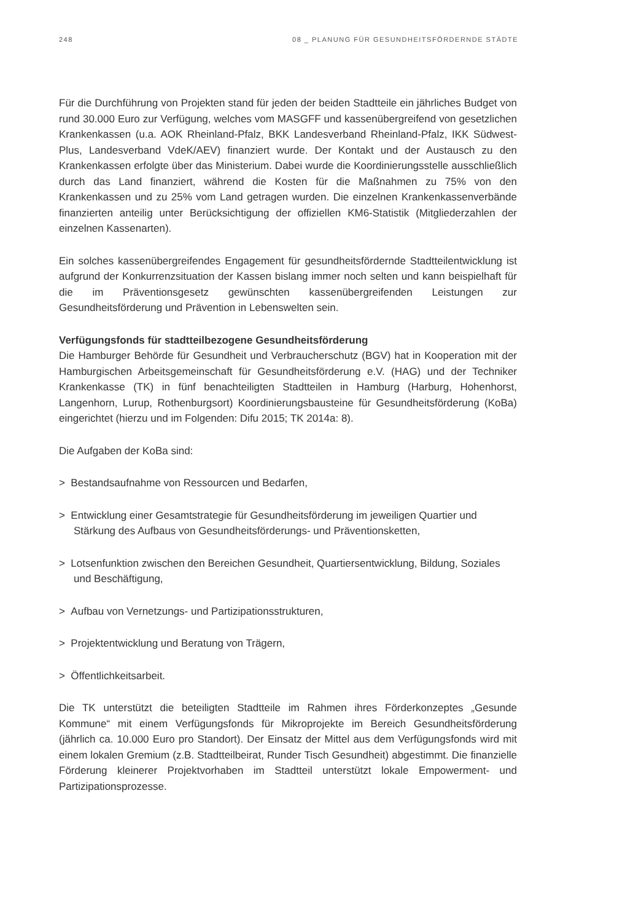248 08 _ PLANUNG FÜR GESUNDHEITSFÖRDERNDE STÄDTE
Für die Durchführung von Projekten stand für jeden der beiden Stadtteile ein jährliches Budget von rund 30.000 Euro zur Verfügung, welches vom MASGFF und kassenübergreifend von gesetzlichen Krankenkassen (u.a. AOK Rheinland-Pfalz, BKK Landesverband Rheinland-Pfalz, IKK Südwest-Plus, Landesverband VdeK/AEV) finanziert wurde. Der Kontakt und der Austausch zu den Krankenkassen erfolgte über das Ministerium. Dabei wurde die Koordinierungsstelle ausschließlich durch das Land finanziert, während die Kosten für die Maßnahmen zu 75% von den Krankenkassen und zu 25% vom Land getragen wurden. Die einzelnen Krankenkassenverbände finanzierten anteilig unter Berücksichtigung der offiziellen KM6-Statistik (Mitgliederzahlen der einzelnen Kassenarten).
Ein solches kassenübergreifendes Engagement für gesundheitsfördernde Stadtteilentwicklung ist aufgrund der Konkurrenzsituation der Kassen bislang immer noch selten und kann beispielhaft für die im Präventionsgesetz gewünschten kassenübergreifenden Leistungen zur Gesundheitsförderung und Prävention in Lebenswelten sein.
Verfügungsfonds für stadtteilbezogene Gesundheitsförderung
Die Hamburger Behörde für Gesundheit und Verbraucherschutz (BGV) hat in Kooperation mit der Hamburgischen Arbeitsgemeinschaft für Gesundheitsförderung e.V. (HAG) und der Techniker Krankenkasse (TK) in fünf benachteiligten Stadtteilen in Hamburg (Harburg, Hohenhorst, Langenhorn, Lurup, Rothenburgsort) Koordinierungsbausteine für Gesundheitsförderung (KoBa) eingerichtet (hierzu und im Folgenden: Difu 2015; TK 2014a: 8).
Die Aufgaben der KoBa sind:
> Bestandsaufnahme von Ressourcen und Bedarfen,
> Entwicklung einer Gesamtstrategie für Gesundheitsförderung im jeweiligen Quartier und Stärkung des Aufbaus von Gesundheitsförderungs- und Präventionsketten,
> Lotsenfunktion zwischen den Bereichen Gesundheit, Quartiersentwicklung, Bildung, Soziales und Beschäftigung,
> Aufbau von Vernetzungs- und Partizipationsstrukturen,
> Projektentwicklung und Beratung von Trägern,
> Öffentlichkeitsarbeit.
Die TK unterstützt die beteiligten Stadtteile im Rahmen ihres Förderkonzeptes „Gesunde Kommune“ mit einem Verfügungsfonds für Mikroprojekte im Bereich Gesundheitsförderung (jährlich ca. 10.000 Euro pro Standort). Der Einsatz der Mittel aus dem Verfügungsfonds wird mit einem lokalen Gremium (z.B. Stadtteilbeirat, Runder Tisch Gesundheit) abgestimmt. Die finanzielle Förderung kleinerer Projektvorhaben im Stadtteil unterstützt lokale Empowerment- und Partizipationsprozesse.